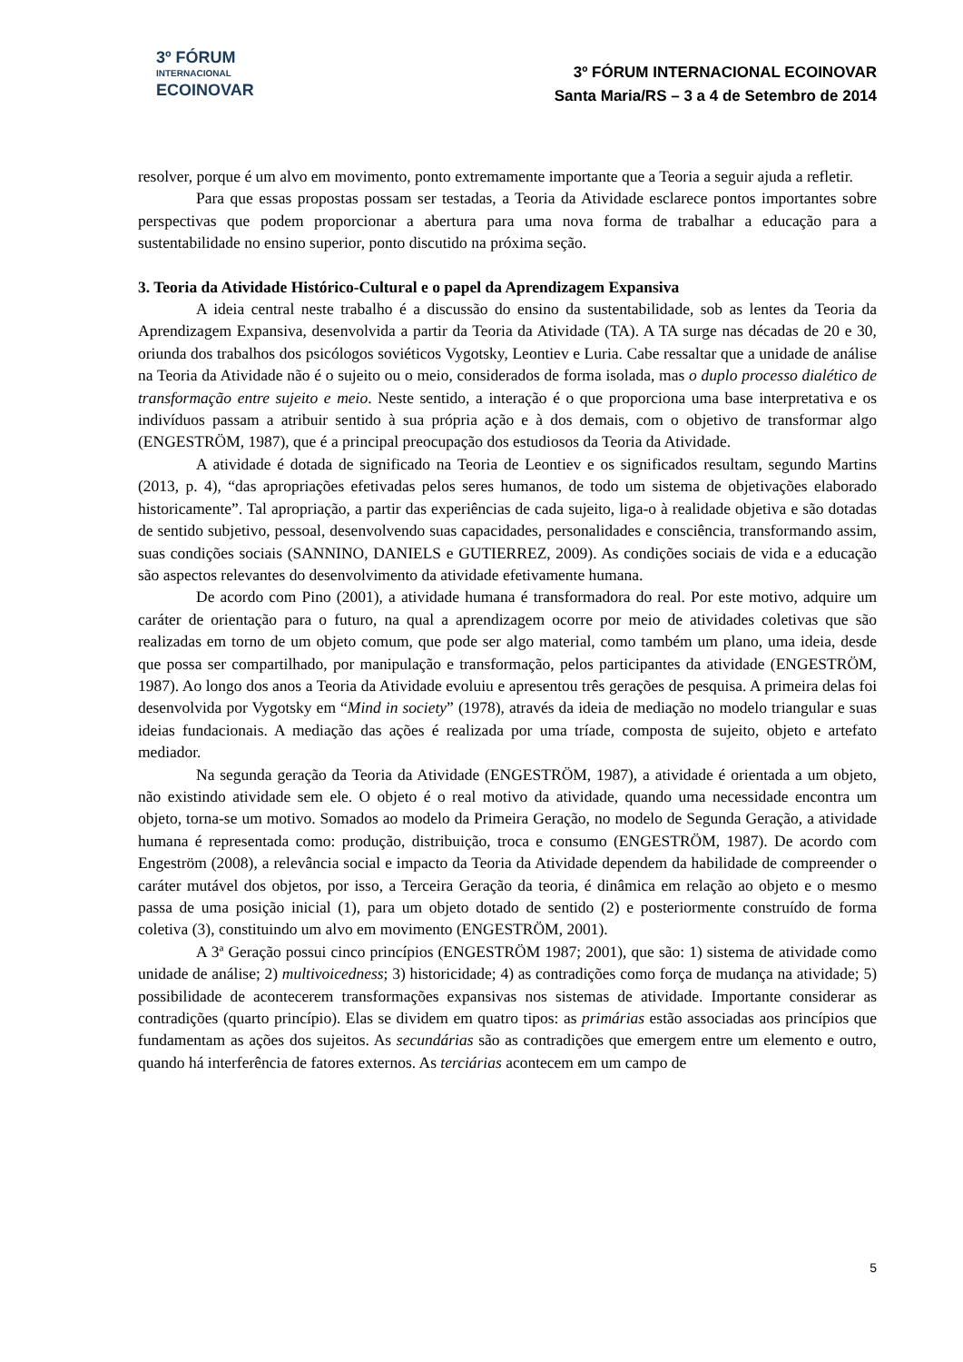3º FÓRUM
INTERNACIONAL
ECOINOVAR
3º FÓRUM INTERNACIONAL ECOINOVAR
Santa Maria/RS – 3 a 4 de Setembro de 2014
resolver, porque é um alvo em movimento, ponto extremamente importante que a Teoria a seguir ajuda a refletir.
Para que essas propostas possam ser testadas, a Teoria da Atividade esclarece pontos importantes sobre perspectivas que podem proporcionar a abertura para uma nova forma de trabalhar a educação para a sustentabilidade no ensino superior, ponto discutido na próxima seção.
3. Teoria da Atividade Histórico-Cultural e o papel da Aprendizagem Expansiva
A ideia central neste trabalho é a discussão do ensino da sustentabilidade, sob as lentes da Teoria da Aprendizagem Expansiva, desenvolvida a partir da Teoria da Atividade (TA). A TA surge nas décadas de 20 e 30, oriunda dos trabalhos dos psicólogos soviéticos Vygotsky, Leontiev e Luria. Cabe ressaltar que a unidade de análise na Teoria da Atividade não é o sujeito ou o meio, considerados de forma isolada, mas o duplo processo dialético de transformação entre sujeito e meio. Neste sentido, a interação é o que proporciona uma base interpretativa e os indivíduos passam a atribuir sentido à sua própria ação e à dos demais, com o objetivo de transformar algo (ENGESTRÖM, 1987), que é a principal preocupação dos estudiosos da Teoria da Atividade.
A atividade é dotada de significado na Teoria de Leontiev e os significados resultam, segundo Martins (2013, p. 4), “das apropriações efetivadas pelos seres humanos, de todo um sistema de objetivações elaborado historicamente”. Tal apropriação, a partir das experiências de cada sujeito, liga-o à realidade objetiva e são dotadas de sentido subjetivo, pessoal, desenvolvendo suas capacidades, personalidades e consciência, transformando assim, suas condições sociais (SANNINO, DANIELS e GUTIERREZ, 2009). As condições sociais de vida e a educação são aspectos relevantes do desenvolvimento da atividade efetivamente humana.
De acordo com Pino (2001), a atividade humana é transformadora do real. Por este motivo, adquire um caráter de orientação para o futuro, na qual a aprendizagem ocorre por meio de atividades coletivas que são realizadas em torno de um objeto comum, que pode ser algo material, como também um plano, uma ideia, desde que possa ser compartilhado, por manipulação e transformação, pelos participantes da atividade (ENGESTRÖM, 1987). Ao longo dos anos a Teoria da Atividade evoluiu e apresentou três gerações de pesquisa. A primeira delas foi desenvolvida por Vygotsky em “Mind in society” (1978), através da ideia de mediação no modelo triangular e suas ideias fundacionais. A mediação das ações é realizada por uma tríade, composta de sujeito, objeto e artefato mediador.
Na segunda geração da Teoria da Atividade (ENGESTRÖM, 1987), a atividade é orientada a um objeto, não existindo atividade sem ele. O objeto é o real motivo da atividade, quando uma necessidade encontra um objeto, torna-se um motivo. Somados ao modelo da Primeira Geração, no modelo de Segunda Geração, a atividade humana é representada como: produção, distribuição, troca e consumo (ENGESTRÖM, 1987). De acordo com Engeström (2008), a relevância social e impacto da Teoria da Atividade dependem da habilidade de compreender o caráter mutável dos objetos, por isso, a Terceira Geração da teoria, é dinâmica em relação ao objeto e o mesmo passa de uma posição inicial (1), para um objeto dotado de sentido (2) e posteriormente construído de forma coletiva (3), constituindo um alvo em movimento (ENGESTRÖM, 2001).
A 3ª Geração possui cinco princípios (ENGESTRÖM 1987; 2001), que são: 1) sistema de atividade como unidade de análise; 2) multivoicedness; 3) historicidade; 4) as contradições como força de mudança na atividade; 5) possibilidade de acontecerem transformações expansivas nos sistemas de atividade. Importante considerar as contradições (quarto princípio). Elas se dividem em quatro tipos: as primárias estão associadas aos princípios que fundamentam as ações dos sujeitos. As secundárias são as contradições que emergem entre um elemento e outro, quando há interferência de fatores externos. As terciárias acontecem em um campo de
5